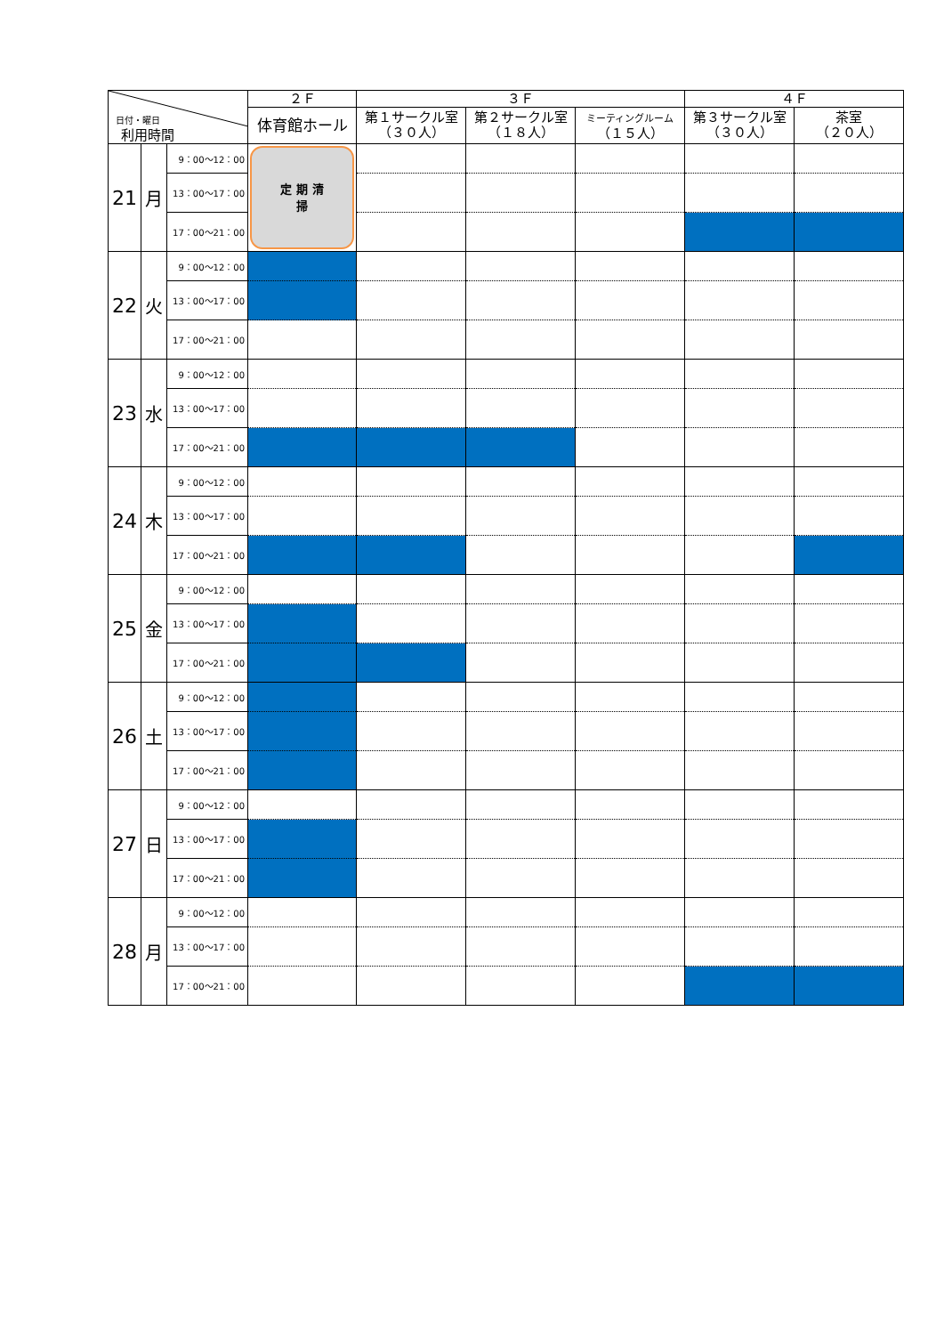| 日付・曜日 利用時間 | | | ２Ｆ | ３Ｆ | | | ４Ｆ | |
| --- | --- | --- | --- | --- | --- | --- | --- | --- |
| | | | 体育館ホール | 第１サークル室 （３０人） | 第２サークル室 （１８人） | ミーティングルーム （１５人） | 第３サークル室 （３０人） | 茶室 （２０人） |
| 21 | 月 | 9：00～12：00 | 定 期 清 掃 | | | | | |
| | | 13：00～17：00 | | | | | | |
| | | 17：00～21：00 | | | | | | |
| 22 | 火 | 9：00～12：00 | | | | | | |
| | | 13：00～17：00 | | | | | | |
| | | 17：00～21：00 | | | | | | |
| 23 | 水 | 9：00～12：00 | | | | | | |
| | | 13：00～17：00 | | | | | | |
| | | 17：00～21：00 | | | | | | |
| 24 | 木 | 9：00～12：00 | | | | | | |
| | | 13：00～17：00 | | | | | | |
| | | 17：00～21：00 | | | | | | |
| 25 | 金 | 9：00～12：00 | | | | | | |
| | | 13：00～17：00 | | | | | | |
| | | 17：00～21：00 | | | | | | |
| 26 | 土 | 9：00～12：00 | | | | | | |
| | | 13：00～17：00 | | | | | | |
| | | 17：00～21：00 | | | | | | |
| 27 | 日 | 9：00～12：00 | | | | | | |
| | | 13：00～17：00 | | | | | | |
| | | 17：00～21：00 | | | | | | |
| 28 | 月 | 9：00～12：00 | | | | | | |
| | | 13：00～17：00 | | | | | | |
| | | 17：00～21：00 | | | | | | |